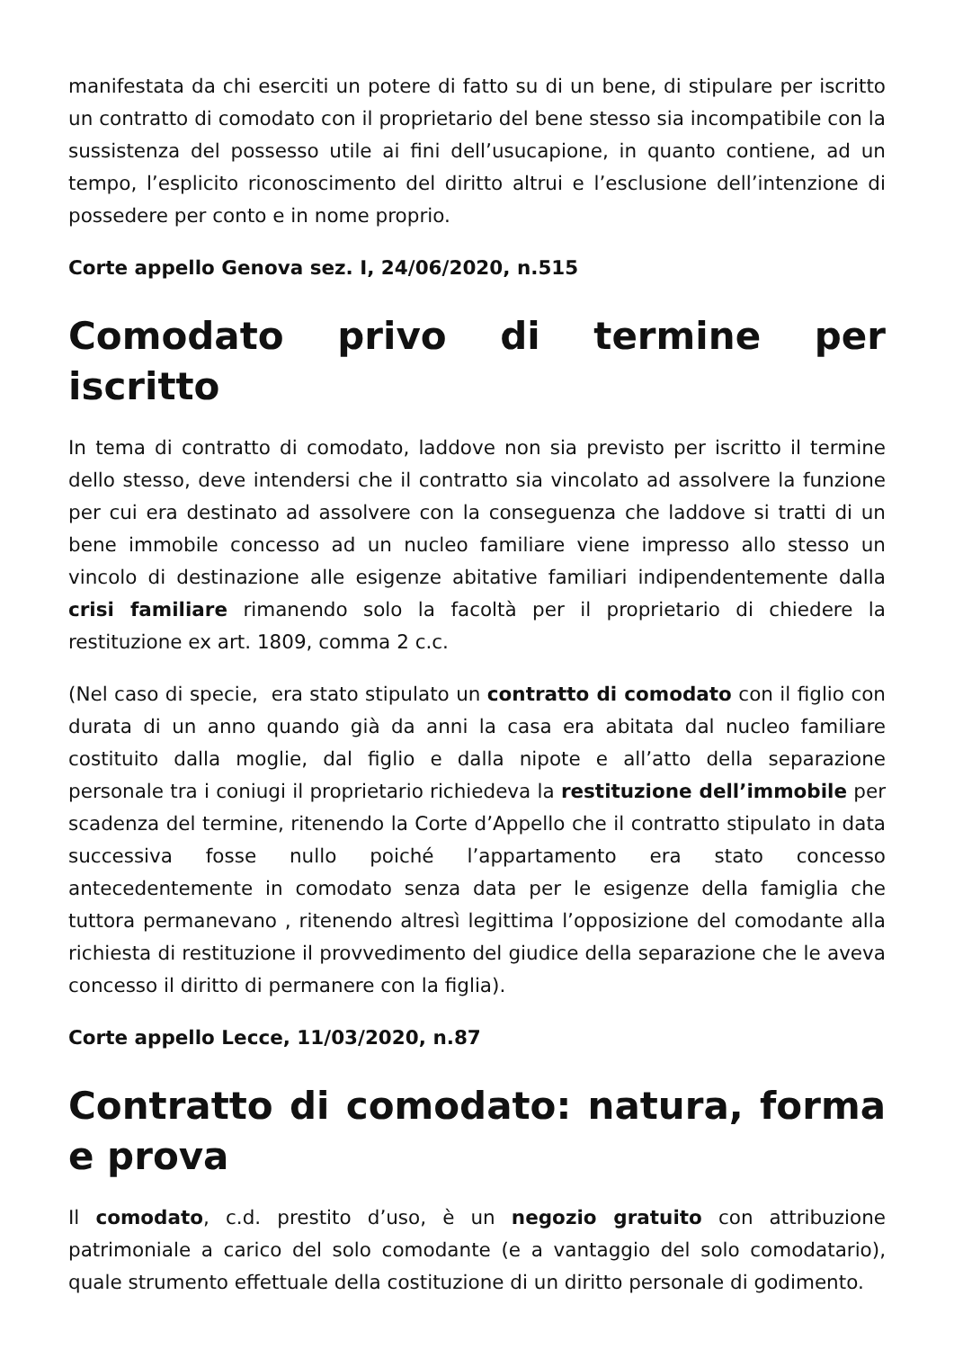manifestata da chi eserciti un potere di fatto su di un bene, di stipulare per iscritto un contratto di comodato con il proprietario del bene stesso sia incompatibile con la sussistenza del possesso utile ai fini dell’usucapione, in quanto contiene, ad un tempo, l’esplicito riconoscimento del diritto altrui e l’esclusione dell’intenzione di possedere per conto e in nome proprio.
Corte appello Genova sez. I, 24/06/2020, n.515
Comodato privo di termine per iscritto
In tema di contratto di comodato, laddove non sia previsto per iscritto il termine dello stesso, deve intendersi che il contratto sia vincolato ad assolvere la funzione per cui era destinato ad assolvere con la conseguenza che laddove si tratti di un bene immobile concesso ad un nucleo familiare viene impresso allo stesso un vincolo di destinazione alle esigenze abitative familiari indipendentemente dalla crisi familiare rimanendo solo la facoltà per il proprietario di chiedere la restituzione ex art. 1809, comma 2 c.c.
(Nel caso di specie, era stato stipulato un contratto di comodato con il figlio con durata di un anno quando già da anni la casa era abitata dal nucleo familiare costituito dalla moglie, dal figlio e dalla nipote e all’atto della separazione personale tra i coniugi il proprietario richiedeva la restituzione dell’immobile per scadenza del termine, ritenendo la Corte d’Appello che il contratto stipulato in data successiva fosse nullo poiché l’appartamento era stato concesso antecedentemente in comodato senza data per le esigenze della famiglia che tuttora permanevano , ritenendo altresì legittima l’opposizione del comodante alla richiesta di restituzione il provvedimento del giudice della separazione che le aveva concesso il diritto di permanere con la figlia).
Corte appello Lecce, 11/03/2020, n.87
Contratto di comodato: natura, forma e prova
Il comodato, c.d. prestito d’uso, è un negozio gratuito con attribuzione patrimoniale a carico del solo comodante (e a vantaggio del solo comodatario), quale strumento effettuale della costituzione di un diritto personale di godimento.